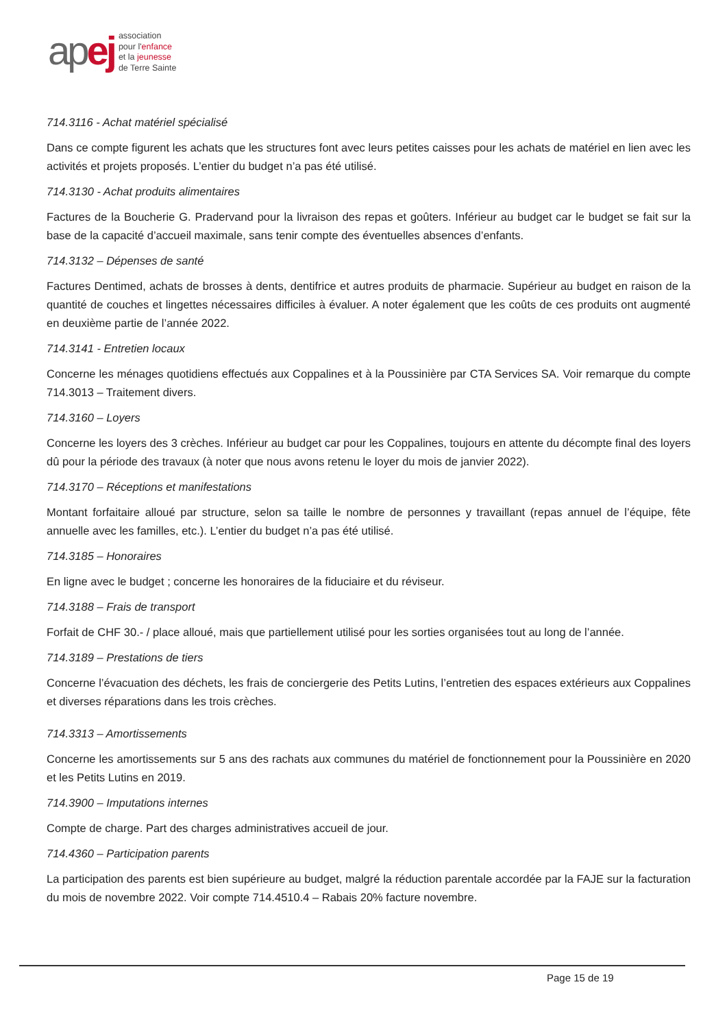ap ej
association
pour l'enfance
et la jeunesse
de Terre Sainte
714.3116 - Achat matériel spécialisé
Dans ce compte figurent les achats que les structures font avec leurs petites caisses pour les achats de matériel en lien avec les activités et projets proposés. L’entier du budget n’a pas été utilisé.
714.3130 - Achat produits alimentaires
Factures de la Boucherie G. Pradervand pour la livraison des repas et goûters. Inférieur au budget car le budget se fait sur la base de la capacité d’accueil maximale, sans tenir compte des éventuelles absences d’enfants.
714.3132 – Dépenses de santé
Factures Dentimed, achats de brosses à dents, dentifrice et autres produits de pharmacie. Supérieur au budget en raison de la quantité de couches et lingettes nécessaires difficiles à évaluer. A noter également que les coûts de ces produits ont augmenté en deuxième partie de l’année 2022.
714.3141 - Entretien locaux
Concerne les ménages quotidiens effectués aux Coppalines et à la Poussinière par CTA Services SA. Voir remarque du compte 714.3013 – Traitement divers.
714.3160 – Loyers
Concerne les loyers des 3 crèches. Inférieur au budget car pour les Coppalines, toujours en attente du décompte final des loyers dû pour la période des travaux (à noter que nous avons retenu le loyer du mois de janvier 2022).
714.3170 – Réceptions et manifestations
Montant forfaitaire alloué par structure, selon sa taille le nombre de personnes y travaillant (repas annuel de l’équipe, fête annuelle avec les familles, etc.). L’entier du budget n’a pas été utilisé.
714.3185 – Honoraires
En ligne avec le budget ; concerne les honoraires de la fiduciaire et du réviseur.
714.3188 – Frais de transport
Forfait de CHF 30.- / place alloué, mais que partiellement utilisé pour les sorties organisées tout au long de l’année.
714.3189 – Prestations de tiers
Concerne l’évacuation des déchets, les frais de conciergerie des Petits Lutins, l’entretien des espaces extérieurs aux Coppalines et diverses réparations dans les trois crèches.
714.3313 – Amortissements
Concerne les amortissements sur 5 ans des rachats aux communes du matériel de fonctionnement pour la Poussinière en 2020 et les Petits Lutins en 2019.
714.3900 – Imputations internes
Compte de charge. Part des charges administratives accueil de jour.
714.4360 – Participation parents
La participation des parents est bien supérieure au budget, malgré la réduction parentale accordée par la FAJE sur la facturation du mois de novembre 2022. Voir compte 714.4510.4 – Rabais 20% facture novembre.
Page 15 de 19